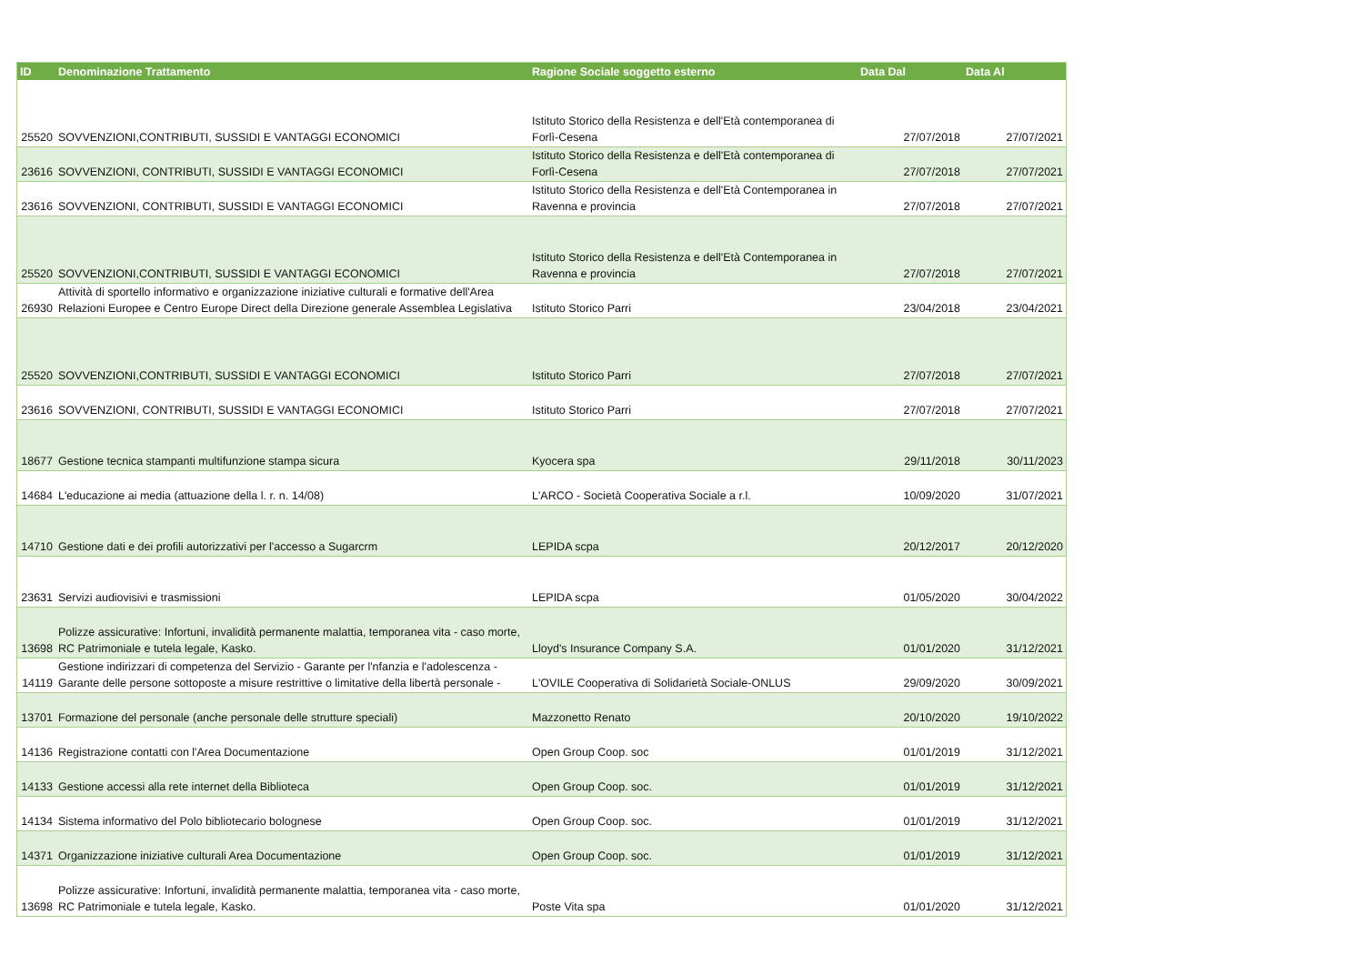| ID | Denominazione Trattamento | Ragione Sociale soggetto esterno | Data Dal | Data Al |
| --- | --- | --- | --- | --- |
| 25520 | SOVVENZIONI,CONTRIBUTI, SUSSIDI E VANTAGGI ECONOMICI | Istituto Storico della Resistenza e dell'Età contemporanea di Forlì-Cesena | 27/07/2018 | 27/07/2021 |
| 23616 | SOVVENZIONI, CONTRIBUTI, SUSSIDI E VANTAGGI ECONOMICI | Istituto Storico della Resistenza e dell'Età contemporanea di Forlì-Cesena | 27/07/2018 | 27/07/2021 |
| 23616 | SOVVENZIONI, CONTRIBUTI, SUSSIDI E VANTAGGI ECONOMICI | Istituto Storico della Resistenza e dell'Età Contemporanea in Ravenna e provincia | 27/07/2018 | 27/07/2021 |
| 25520 | SOVVENZIONI,CONTRIBUTI, SUSSIDI E VANTAGGI ECONOMICI | Istituto Storico della Resistenza e dell'Età Contemporanea in Ravenna e provincia | 27/07/2018 | 27/07/2021 |
| 26930 | Attività di sportello informativo e organizzazione iniziative culturali e formative dell'Area Relazioni Europee e Centro Europe Direct della Direzione generale Assemblea Legislativa | Istituto Storico Parri | 23/04/2018 | 23/04/2021 |
| 25520 | SOVVENZIONI,CONTRIBUTI, SUSSIDI E VANTAGGI ECONOMICI | Istituto Storico Parri | 27/07/2018 | 27/07/2021 |
| 23616 | SOVVENZIONI, CONTRIBUTI, SUSSIDI E VANTAGGI ECONOMICI | Istituto Storico Parri | 27/07/2018 | 27/07/2021 |
| 18677 | Gestione tecnica stampanti multifunzione stampa sicura | Kyocera spa | 29/11/2018 | 30/11/2023 |
| 14684 | L'educazione ai media (attuazione della l. r. n. 14/08) | L'ARCO - Società Cooperativa Sociale a r.l. | 10/09/2020 | 31/07/2021 |
| 14710 | Gestione dati e dei profili autorizzativi per l'accesso a Sugarcrm | LEPIDA scpa | 20/12/2017 | 20/12/2020 |
| 23631 | Servizi audiovisivi e trasmissioni | LEPIDA scpa | 01/05/2020 | 30/04/2022 |
| 13698 | Polizze assicurative: Infortuni, invalidità permanente malattia, temporanea vita - caso morte, RC Patrimoniale e tutela legale, Kasko. | Lloyd's Insurance Company S.A. | 01/01/2020 | 31/12/2021 |
| 14119 | Gestione indirizzari di competenza del Servizio - Garante per l'nfanzia e l'adolescenza - Garante delle persone sottoposte a misure restrittive o limitative della libertà personale - | L'OVILE Cooperativa di Solidarietà Sociale-ONLUS | 29/09/2020 | 30/09/2021 |
| 13701 | Formazione del personale (anche personale delle strutture speciali) | Mazzonetto Renato | 20/10/2020 | 19/10/2022 |
| 14136 | Registrazione contatti con l'Area Documentazione | Open Group Coop. soc | 01/01/2019 | 31/12/2021 |
| 14133 | Gestione accessi alla rete internet della Biblioteca | Open Group Coop. soc. | 01/01/2019 | 31/12/2021 |
| 14134 | Sistema informativo del Polo bibliotecario bolognese | Open Group Coop. soc. | 01/01/2019 | 31/12/2021 |
| 14371 | Organizzazione iniziative culturali Area Documentazione | Open Group Coop. soc. | 01/01/2019 | 31/12/2021 |
| 13698 | Polizze assicurative: Infortuni, invalidità permanente malattia, temporanea vita - caso morte, RC Patrimoniale e tutela legale, Kasko. | Poste Vita spa | 01/01/2020 | 31/12/2021 |